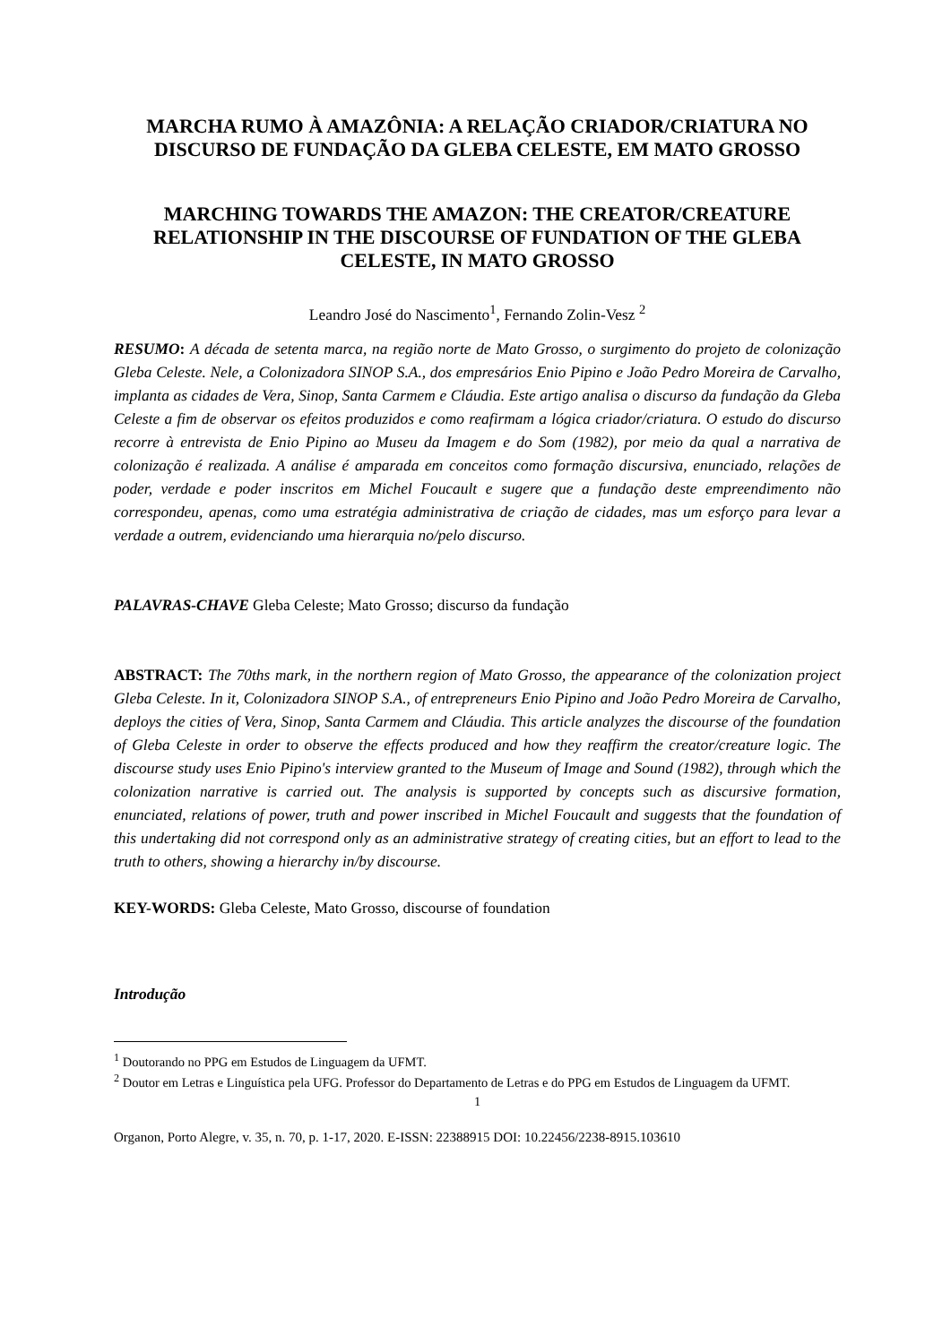MARCHA RUMO À AMAZÔNIA: A RELAÇÃO CRIADOR/CRIATURA NO DISCURSO DE FUNDAÇÃO DA GLEBA CELESTE, EM MATO GROSSO
MARCHING TOWARDS THE AMAZON: THE CREATOR/CREATURE RELATIONSHIP IN THE DISCOURSE OF FUNDATION OF THE GLEBA CELESTE, IN MATO GROSSO
Leandro José do Nascimento<sup>1</sup>, Fernando Zolin-Vesz <sup>2</sup>
RESUMO: A década de setenta marca, na região norte de Mato Grosso, o surgimento do projeto de colonização Gleba Celeste. Nele, a Colonizadora SINOP S.A., dos empresários Enio Pipino e João Pedro Moreira de Carvalho, implanta as cidades de Vera, Sinop, Santa Carmem e Cláudia. Este artigo analisa o discurso da fundação da Gleba Celeste a fim de observar os efeitos produzidos e como reafirmam a lógica criador/criatura. O estudo do discurso recorre à entrevista de Enio Pipino ao Museu da Imagem e do Som (1982), por meio da qual a narrativa de colonização é realizada. A análise é amparada em conceitos como formação discursiva, enunciado, relações de poder, verdade e poder inscritos em Michel Foucault e sugere que a fundação deste empreendimento não correspondeu, apenas, como uma estratégia administrativa de criação de cidades, mas um esforço para levar a verdade a outrem, evidenciando uma hierarquia no/pelo discurso.
PALAVRAS-CHAVE Gleba Celeste; Mato Grosso; discurso da fundação
ABSTRACT: The 70ths mark, in the northern region of Mato Grosso, the appearance of the colonization project Gleba Celeste. In it, Colonizadora SINOP S.A., of entrepreneurs Enio Pipino and João Pedro Moreira de Carvalho, deploys the cities of Vera, Sinop, Santa Carmem and Cláudia. This article analyzes the discourse of the foundation of Gleba Celeste in order to observe the effects produced and how they reaffirm the creator/creature logic. The discourse study uses Enio Pipino's interview granted to the Museum of Image and Sound (1982), through which the colonization narrative is carried out. The analysis is supported by concepts such as discursive formation, enunciated, relations of power, truth and power inscribed in Michel Foucault and suggests that the foundation of this undertaking did not correspond only as an administrative strategy of creating cities, but an effort to lead to the truth to others, showing a hierarchy in/by discourse.
KEY-WORDS: Gleba Celeste, Mato Grosso, discourse of foundation
Introdução
<sup>1</sup> Doutorando no PPG em Estudos de Linguagem da UFMT.
<sup>2</sup> Doutor em Letras e Linguística pela UFG. Professor do Departamento de Letras e do PPG em Estudos de Linguagem da UFMT.
1
Organon, Porto Alegre, v. 35, n. 70, p. 1-17, 2020. E-ISSN: 22388915 DOI: 10.22456/2238-8915.103610